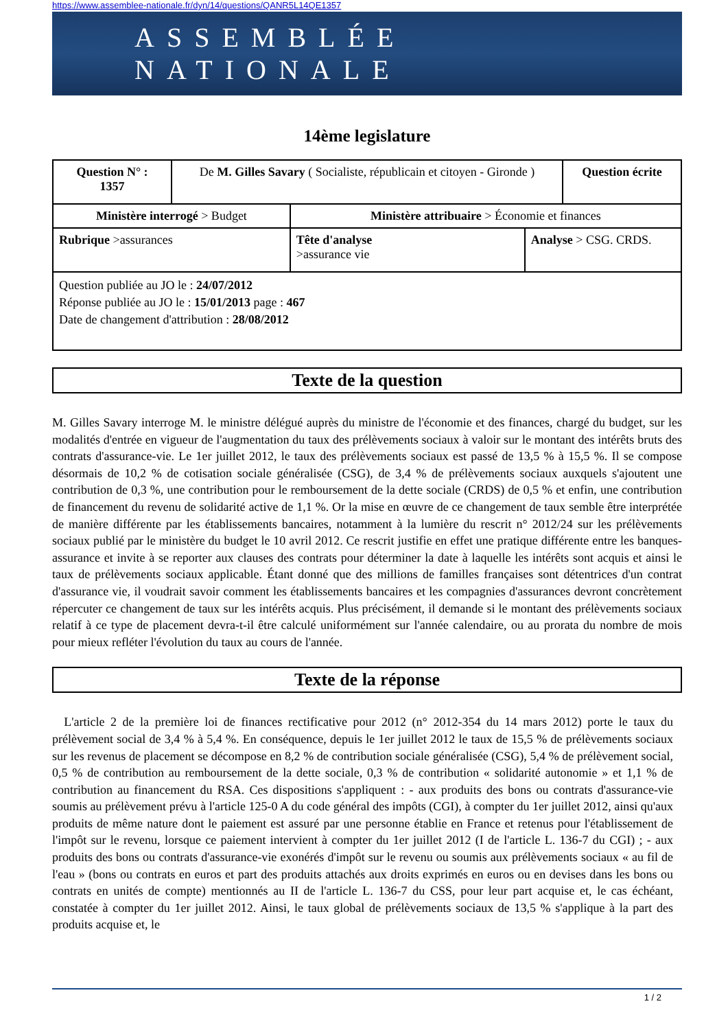https://www.assemblee-nationale.fr/dyn/14/questions/QANR5L14QE1357
ASSEMBLÉE NATIONALE
14ème legislature
| Question N° : 1357 | De M. Gilles Savary ( Socialiste, républicain et citoyen - Gironde ) | | | Question écrite |
| Ministère interrogé > Budget | | Ministère attribuaire > Économie et finances | | |
| Rubrique >assurances | | Tête d'analyse >assurance vie | Analyse > CSG. CRDS. | |
| Question publiée au JO le : 24/07/2012 Réponse publiée au JO le : 15/01/2013 page : 467 Date de changement d'attribution : 28/08/2012 | | | | |
Texte de la question
M. Gilles Savary interroge M. le ministre délégué auprès du ministre de l'économie et des finances, chargé du budget, sur les modalités d'entrée en vigueur de l'augmentation du taux des prélèvements sociaux à valoir sur le montant des intérêts bruts des contrats d'assurance-vie. Le 1er juillet 2012, le taux des prélèvements sociaux est passé de 13,5 % à 15,5 %. Il se compose désormais de 10,2 % de cotisation sociale généralisée (CSG), de 3,4 % de prélèvements sociaux auxquels s'ajoutent une contribution de 0,3 %, une contribution pour le remboursement de la dette sociale (CRDS) de 0,5 % et enfin, une contribution de financement du revenu de solidarité active de 1,1 %. Or la mise en œuvre de ce changement de taux semble être interprétée de manière différente par les établissements bancaires, notamment à la lumière du rescrit n° 2012/24 sur les prélèvements sociaux publié par le ministère du budget le 10 avril 2012. Ce rescrit justifie en effet une pratique différente entre les banques-assurance et invite à se reporter aux clauses des contrats pour déterminer la date à laquelle les intérêts sont acquis et ainsi le taux de prélèvements sociaux applicable. Étant donné que des millions de familles françaises sont détentrices d'un contrat d'assurance vie, il voudrait savoir comment les établissements bancaires et les compagnies d'assurances devront concrètement répercuter ce changement de taux sur les intérêts acquis. Plus précisément, il demande si le montant des prélèvements sociaux relatif à ce type de placement devra-t-il être calculé uniformément sur l'année calendaire, ou au prorata du nombre de mois pour mieux refléter l'évolution du taux au cours de l'année.
Texte de la réponse
L'article 2 de la première loi de finances rectificative pour 2012 (n° 2012-354 du 14 mars 2012) porte le taux du prélèvement social de 3,4 % à 5,4 %. En conséquence, depuis le 1er juillet 2012 le taux de 15,5 % de prélèvements sociaux sur les revenus de placement se décompose en 8,2 % de contribution sociale généralisée (CSG), 5,4 % de prélèvement social, 0,5 % de contribution au remboursement de la dette sociale, 0,3 % de contribution « solidarité autonomie » et 1,1 % de contribution au financement du RSA. Ces dispositions s'appliquent : - aux produits des bons ou contrats d'assurance-vie soumis au prélèvement prévu à l'article 125-0 A du code général des impôts (CGI), à compter du 1er juillet 2012, ainsi qu'aux produits de même nature dont le paiement est assuré par une personne établie en France et retenus pour l'établissement de l'impôt sur le revenu, lorsque ce paiement intervient à compter du 1er juillet 2012 (I de l'article L. 136-7 du CGI) ; - aux produits des bons ou contrats d'assurance-vie exonérés d'impôt sur le revenu ou soumis aux prélèvements sociaux « au fil de l'eau » (bons ou contrats en euros et part des produits attachés aux droits exprimés en euros ou en devises dans les bons ou contrats en unités de compte) mentionnés au II de l'article L. 136-7 du CSS, pour leur part acquise et, le cas échéant, constatée à compter du 1er juillet 2012. Ainsi, le taux global de prélèvements sociaux de 13,5 % s'applique à la part des produits acquise et, le
1 / 2